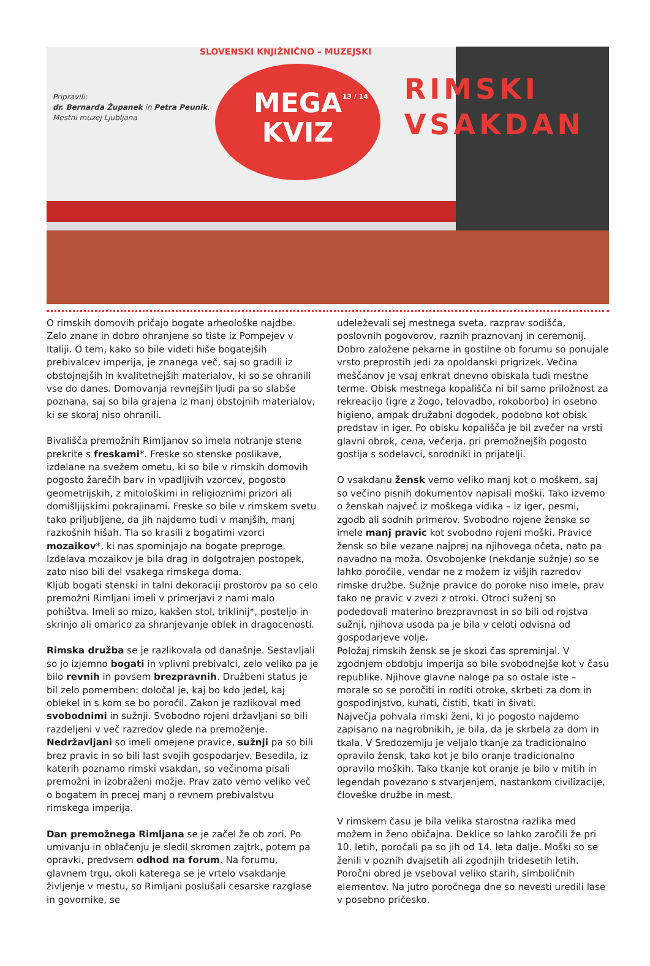Pripravili:
dr. Bernarda Županek in Petra Peunik,
Mestni muzej Ljubljana
SLOVENSKI KNJIŽNIČNO – MUZEJSKI
13 / 14
MEGA
KVIZ
RIMSKI
VSAKDAN
O rimskih domovih pričajo bogate arheološke najdbe. Zelo znane in dobro ohranjene so tiste iz Pompejev v Italiji. O tem, kako so bile videti hiše bogatejših prebivalcev imperija, je znanega več, saj so gradili iz obstojnejših in kvalitetnejših materialov, ki so se ohranili vse do danes. Domovanja revnejših ljudi pa so slabše poznana, saj so bila grajena iz manj obstojnih materialov, ki se skoraj niso ohranili.
Bivališča premožnih Rimljanov so imela notranje stene prekrite s freskami*. Freske so stenske poslikave, izdelane na svežem ometu, ki so bile v rimskih domovih pogosto žarečih barv in vpadljivih vzorcev, pogosto geometrijskih, z mitološkimi in religioznimi prizori ali domišljijskimi pokrajinami. Freske so bile v rimskem svetu tako priljubljene, da jih najdemo tudi v manjših, manj razkošnih hišah. Tla so krasili z bogatimi vzorci mozaikov*, ki nas spominjajo na bogate preproge. Izdelava mozaikov je bila drag in dolgotrajen postopek, zato niso bili del vsakega rimskega doma.
Kljub bogati stenski in talni dekoraciji prostorov pa so celo premožni Rimljani imeli v primerjavi z nami malo pohištva. Imeli so mizo, kakšen stol, triklinij*, posteljo in skrinjo ali omarico za shranjevanje oblek in dragocenosti.
Rimska družba se je razlikovala od današnje. Sestavljali so jo izjemno bogati in vplivni prebivalci, zelo veliko pa je bilo revnih in povsem brezpravnih. Družbeni status je bil zelo pomemben: določal je, kaj bo kdo jedel, kaj oblekel in s kom se bo poročil. Zakon je razlikoval med svobodnimi in sužnji. Svobodno rojeni državljani so bili razdeljeni v več razredov glede na premoženje. Nedržavljani so imeli omejene pravice, sužnji pa so bili brez pravic in so bili last svojih gospodarjev. Besedila, iz katerih poznamo rimski vsakdan, so večinoma pisali premožni in izobraženi možje. Prav zato vemo veliko več o bogatem in precej manj o revnem prebivalstvu rimskega imperija.
Dan premožnega Rimljana se je začel že ob zori. Po umivanju in oblačenju je sledil skromen zajtrk, potem pa opravki, predvsem odhod na forum. Na forumu, glavnem trgu, okoli katerega se je vrtelo vsakdanje življenje v mestu, so Rimljani poslušali cesarske razglase in govornike, se
udeleževali sej mestnega sveta, razprav sodišča, poslovnih pogovorov, raznih praznovanj in ceremonij. Dobro založene pekarne in gostilne ob forumu so ponujale vrsto preprostih jedi za opoldanski prigrizek. Večina meščanov je vsaj enkrat dnevno obiskala tudi mestne terme. Obisk mestnega kopališča ni bil samo priložnost za rekreacijo (igre z žogo, telovadbo, rokoborbo) in osebno higieno, ampak družabni dogodek, podobno kot obisk predstav in iger. Po obisku kopališča je bil zvečer na vrsti glavni obrok, cena, večerja, pri premožnejših pogosto gostija s sodelavci, sorodniki in prijatelji.
O vsakdanu žensk vemo veliko manj kot o moškem, saj so večino pisnih dokumentov napisali moški. Tako izvemo o ženskah največ iz moškega vidika – iz iger, pesmi, zgodb ali sodnih primerov. Svobodno rojene ženske so imele manj pravic kot svobodno rojeni moški. Pravice žensk so bile vezane najprej na njihovega očeta, nato pa navadno na moža. Osvobojenke (nekdanje sužnje) so se lahko poročile, vendar ne z možem iz višjih razredov rimske družbe. Sužnje pravice do poroke niso imele, prav tako ne pravic v zvezi z otroki. Otroci suženj so podedovali materino brezpravnost in so bili od rojstva sužnji, njihova usoda pa je bila v celoti odvisna od gospodarjeve volje.
Položaj rimskih žensk se je skozi čas spreminjal. V zgodnjem obdobju imperija so bile svobodnejše kot v času republike. Njihove glavne naloge pa so ostale iste – morale so se poročiti in roditi otroke, skrbeti za dom in gospodinjstvo, kuhati, čistiti, tkati in šivati.
Največja pohvala rimski ženi, ki jo pogosto najdemo zapisano na nagrobnikih, je bila, da je skrbela za dom in tkala. V Sredozemlju je veljalo tkanje za tradicionalno opravilo žensk, tako kot je bilo oranje tradicionalno opravilo moških. Tako tkanje kot oranje je bilo v mitih in legendah povezano s stvarjenjem, nastankom civilizacije, človeške družbe in mest.
V rimskem času je bila velika starostna razlika med možem in ženo običajna. Deklice so lahko zaročili že pri 10. letih, poročali pa so jih od 14. leta dalje. Moški so se ženili v poznih dvajsetih ali zgodnjih tridesetih letih. Poročni obred je vseboval veliko starih, simboličnih elementov. Na jutro poročnega dne so nevesti uredili lase v posebno pričesko.